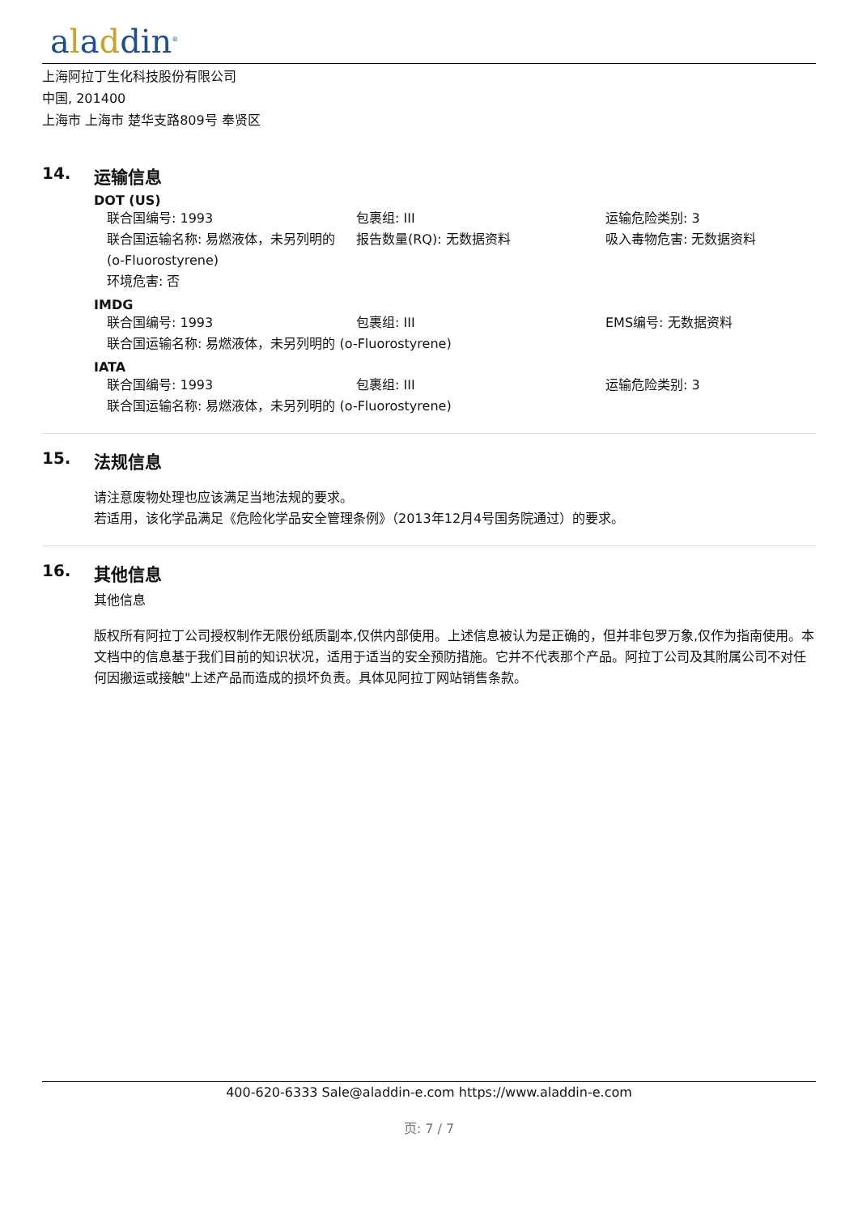aladdin<sup>®</sup>
上海阿拉丁生化科技股份有限公司
中国, 201400
上海市 上海市 楚华支路809号 奉贤区
14. 运输信息
DOT (US)
联合国编号: 1993
包裹组: III
运输危险类别: 3
联合国运输名称: 易燃液体，未另列明的 (o-Fluorostyrene)
报告数量(RQ): 无数据资料
吸入毒物危害: 无数据资料
环境危害: 否
IMDG
联合国编号: 1993
包裹组: III
EMS编号: 无数据资料
联合国运输名称: 易燃液体，未另列明的 (o-Fluorostyrene)
IATA
联合国编号: 1993
包裹组: III
运输危险类别: 3
联合国运输名称: 易燃液体，未另列明的 (o-Fluorostyrene)
15. 法规信息
请注意废物处理也应该满足当地法规的要求。
若适用，该化学品满足《危险化学品安全管理条例》（2013年12月4号国务院通过）的要求。
16. 其他信息
其他信息
版权所有阿拉丁公司授权制作无限份纸质副本,仅供内部使用。上述信息被认为是正确的，但并非包罗万象,仅作为指南使用。本文档中的信息基于我们目前的知识状况，适用于适当的安全预防措施。它并不代表那个产品。阿拉丁公司及其附属公司不对任何因搬运或接触"上述产品而造成的损坏负责。具体见阿拉丁网站销售条款。
400-620-6333 Sale@aladdin-e.com https://www.aladdin-e.com
页: 7 / 7